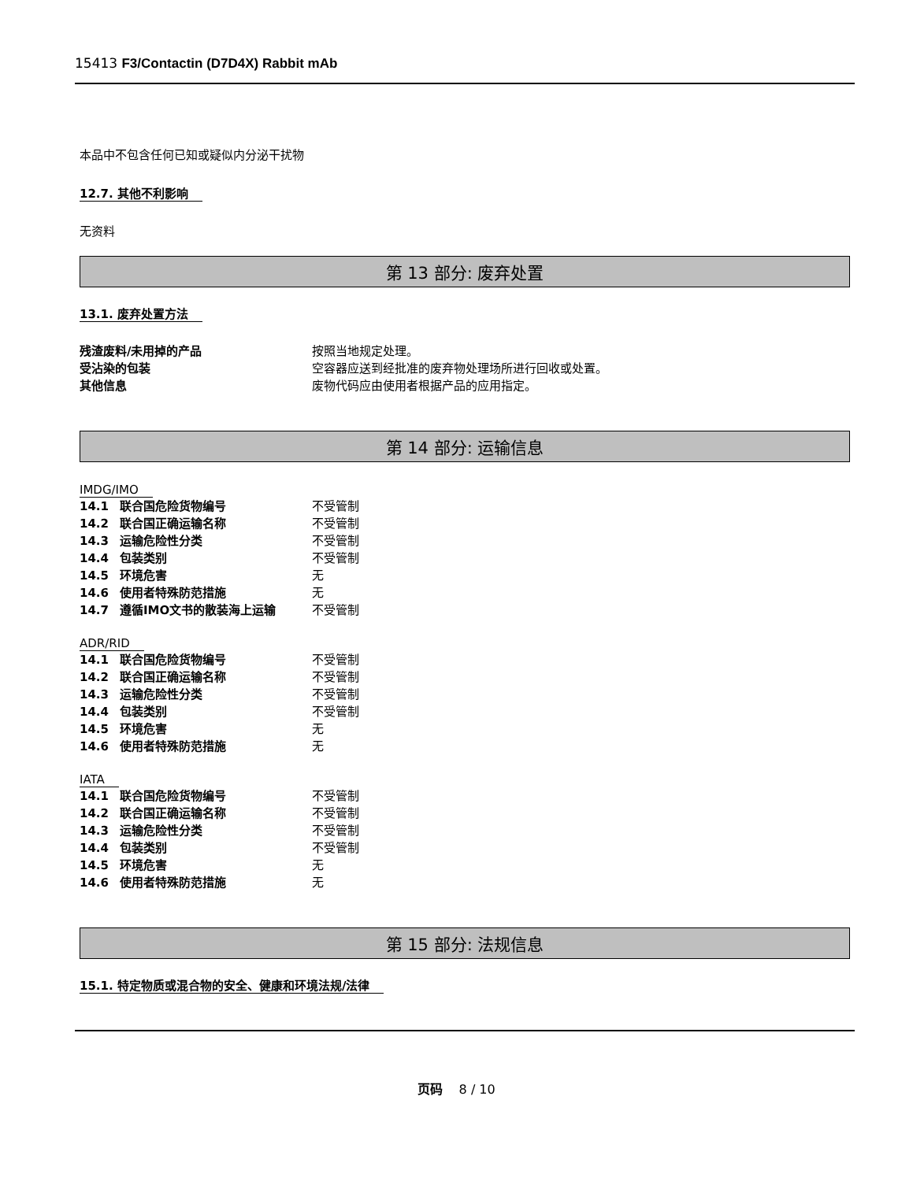15413 F3/Contactin (D7D4X) Rabbit mAb
本品中不包含任何已知或疑似内分泌干扰物
12.7. 其他不利影响
无资料
第 13 部分: 废弃处置
13.1. 废弃处置方法
| 残渣废料/未用掉的产品 | 按照当地规定处理。 |
| 受沾染的包装 | 空容器应送到经批准的废弃物处理场所进行回收或处置。 |
| 其他信息 | 废物代码应由使用者根据产品的应用指定。 |
第 14 部分: 运输信息
IMDG/IMO
| 14.1 | 联合国危险货物编号 | 不受管制 |
| 14.2 | 联合国正确运输名称 | 不受管制 |
| 14.3 | 运输危险性分类 | 不受管制 |
| 14.4 | 包装类别 | 不受管制 |
| 14.5 | 环境危害 | 无 |
| 14.6 | 使用者特殊防范措施 | 无 |
| 14.7 | 遵循IMO文书的散装海上运输 | 不受管制 |
ADR/RID
| 14.1 | 联合国危险货物编号 | 不受管制 |
| 14.2 | 联合国正确运输名称 | 不受管制 |
| 14.3 | 运输危险性分类 | 不受管制 |
| 14.4 | 包装类别 | 不受管制 |
| 14.5 | 环境危害 | 无 |
| 14.6 | 使用者特殊防范措施 | 无 |
IATA
| 14.1 | 联合国危险货物编号 | 不受管制 |
| 14.2 | 联合国正确运输名称 | 不受管制 |
| 14.3 | 运输危险性分类 | 不受管制 |
| 14.4 | 包装类别 | 不受管制 |
| 14.5 | 环境危害 | 无 |
| 14.6 | 使用者特殊防范措施 | 无 |
第 15 部分: 法规信息
15.1. 特定物质或混合物的安全、健康和环境法规/法律
页码 8 / 10